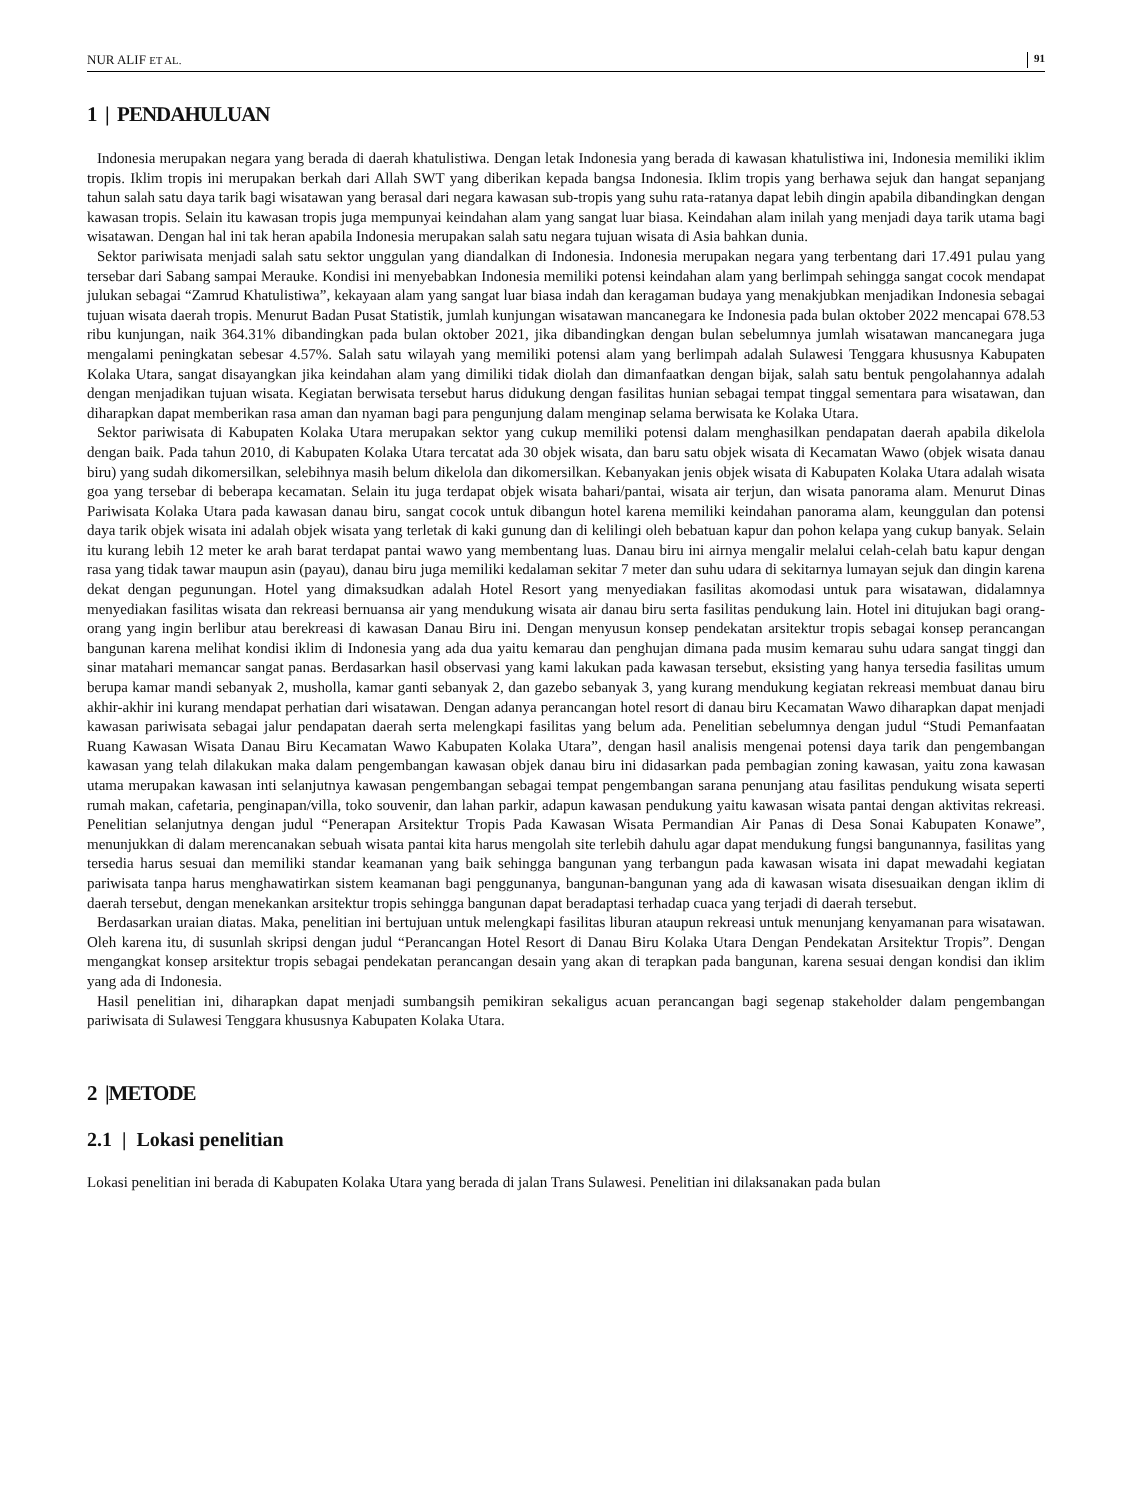NUR ALIF ET AL. 91
1 | PENDAHULUAN
Indonesia merupakan negara yang berada di daerah khatulistiwa. Dengan letak Indonesia yang berada di kawasan khatulistiwa ini, Indonesia memiliki iklim tropis. Iklim tropis ini merupakan berkah dari Allah SWT yang diberikan kepada bangsa Indonesia. Iklim tropis yang berhawa sejuk dan hangat sepanjang tahun salah satu daya tarik bagi wisatawan yang berasal dari negara kawasan sub-tropis yang suhu rata-ratanya dapat lebih dingin apabila dibandingkan dengan kawasan tropis. Selain itu kawasan tropis juga mempunyai keindahan alam yang sangat luar biasa. Keindahan alam inilah yang menjadi daya tarik utama bagi wisatawan. Dengan hal ini tak heran apabila Indonesia merupakan salah satu negara tujuan wisata di Asia bahkan dunia.
Sektor pariwisata menjadi salah satu sektor unggulan yang diandalkan di Indonesia. Indonesia merupakan negara yang terbentang dari 17.491 pulau yang tersebar dari Sabang sampai Merauke. Kondisi ini menyebabkan Indonesia memiliki potensi keindahan alam yang berlimpah sehingga sangat cocok mendapat julukan sebagai “Zamrud Khatulistiwa”, kekayaan alam yang sangat luar biasa indah dan keragaman budaya yang menakjubkan menjadikan Indonesia sebagai tujuan wisata daerah tropis. Menurut Badan Pusat Statistik, jumlah kunjungan wisatawan mancanegara ke Indonesia pada bulan oktober 2022 mencapai 678.53 ribu kunjungan, naik 364.31% dibandingkan pada bulan oktober 2021, jika dibandingkan dengan bulan sebelumnya jumlah wisatawan mancanegara juga mengalami peningkatan sebesar 4.57%. Salah satu wilayah yang memiliki potensi alam yang berlimpah adalah Sulawesi Tenggara khususnya Kabupaten Kolaka Utara, sangat disayangkan jika keindahan alam yang dimiliki tidak diolah dan dimanfaatkan dengan bijak, salah satu bentuk pengolahannya adalah dengan menjadikan tujuan wisata. Kegiatan berwisata tersebut harus didukung dengan fasilitas hunian sebagai tempat tinggal sementara para wisatawan, dan diharapkan dapat memberikan rasa aman dan nyaman bagi para pengunjung dalam menginap selama berwisata ke Kolaka Utara.
Sektor pariwisata di Kabupaten Kolaka Utara merupakan sektor yang cukup memiliki potensi dalam menghasilkan pendapatan daerah apabila dikelola dengan baik. Pada tahun 2010, di Kabupaten Kolaka Utara tercatat ada 30 objek wisata, dan baru satu objek wisata di Kecamatan Wawo (objek wisata danau biru) yang sudah dikomersilkan, selebihnya masih belum dikelola dan dikomersilkan. Kebanyakan jenis objek wisata di Kabupaten Kolaka Utara adalah wisata goa yang tersebar di beberapa kecamatan. Selain itu juga terdapat objek wisata bahari/pantai, wisata air terjun, dan wisata panorama alam. Menurut Dinas Pariwisata Kolaka Utara pada kawasan danau biru, sangat cocok untuk dibangun hotel karena memiliki keindahan panorama alam, keunggulan dan potensi daya tarik objek wisata ini adalah objek wisata yang terletak di kaki gunung dan di kelilingi oleh bebatuan kapur dan pohon kelapa yang cukup banyak. Selain itu kurang lebih 12 meter ke arah barat terdapat pantai wawo yang membentang luas. Danau biru ini airnya mengalir melalui celah-celah batu kapur dengan rasa yang tidak tawar maupun asin (payau), danau biru juga memiliki kedalaman sekitar 7 meter dan suhu udara di sekitarnya lumayan sejuk dan dingin karena dekat dengan pegunungan. Hotel yang dimaksudkan adalah Hotel Resort yang menyediakan fasilitas akomodasi untuk para wisatawan, didalamnya menyediakan fasilitas wisata dan rekreasi bernuansa air yang mendukung wisata air danau biru serta fasilitas pendukung lain. Hotel ini ditujukan bagi orang-orang yang ingin berlibur atau berekreasi di kawasan Danau Biru ini. Dengan menyusun konsep pendekatan arsitektur tropis sebagai konsep perancangan bangunan karena melihat kondisi iklim di Indonesia yang ada dua yaitu kemarau dan penghujan dimana pada musim kemarau suhu udara sangat tinggi dan sinar matahari memancar sangat panas. Berdasarkan hasil observasi yang kami lakukan pada kawasan tersebut, eksisting yang hanya tersedia fasilitas umum berupa kamar mandi sebanyak 2, musholla, kamar ganti sebanyak 2, dan gazebo sebanyak 3, yang kurang mendukung kegiatan rekreasi membuat danau biru akhir-akhir ini kurang mendapat perhatian dari wisatawan. Dengan adanya perancangan hotel resort di danau biru Kecamatan Wawo diharapkan dapat menjadi kawasan pariwisata sebagai jalur pendapatan daerah serta melengkapi fasilitas yang belum ada. Penelitian sebelumnya dengan judul “Studi Pemanfaatan Ruang Kawasan Wisata Danau Biru Kecamatan Wawo Kabupaten Kolaka Utara”, dengan hasil analisis mengenai potensi daya tarik dan pengembangan kawasan yang telah dilakukan maka dalam pengembangan kawasan objek danau biru ini didasarkan pada pembagian zoning kawasan, yaitu zona kawasan utama merupakan kawasan inti selanjutnya kawasan pengembangan sebagai tempat pengembangan sarana penunjang atau fasilitas pendukung wisata seperti rumah makan, cafetaria, penginapan/villa, toko souvenir, dan lahan parkir, adapun kawasan pendukung yaitu kawasan wisata pantai dengan aktivitas rekreasi. Penelitian selanjutnya dengan judul “Penerapan Arsitektur Tropis Pada Kawasan Wisata Permandian Air Panas di Desa Sonai Kabupaten Konawe”, menunjukkan di dalam merencanakan sebuah wisata pantai kita harus mengolah site terlebih dahulu agar dapat mendukung fungsi bangunannya, fasilitas yang tersedia harus sesuai dan memiliki standar keamanan yang baik sehingga bangunan yang terbangun pada kawasan wisata ini dapat mewadahi kegiatan pariwisata tanpa harus menghawatirkan sistem keamanan bagi penggunanya, bangunan-bangunan yang ada di kawasan wisata disesuaikan dengan iklim di daerah tersebut, dengan menekankan arsitektur tropis sehingga bangunan dapat beradaptasi terhadap cuaca yang terjadi di daerah tersebut.
Berdasarkan uraian diatas. Maka, penelitian ini bertujuan untuk melengkapi fasilitas liburan ataupun rekreasi untuk menunjang kenyamanan para wisatawan. Oleh karena itu, di susunlah skripsi dengan judul “Perancangan Hotel Resort di Danau Biru Kolaka Utara Dengan Pendekatan Arsitektur Tropis”. Dengan mengangkat konsep arsitektur tropis sebagai pendekatan perancangan desain yang akan di terapkan pada bangunan, karena sesuai dengan kondisi dan iklim yang ada di Indonesia.
Hasil penelitian ini, diharapkan dapat menjadi sumbangsih pemikiran sekaligus acuan perancangan bagi segenap stakeholder dalam pengembangan pariwisata di Sulawesi Tenggara khususnya Kabupaten Kolaka Utara.
2 |METODE
2.1 | Lokasi penelitian
Lokasi penelitian ini berada di Kabupaten Kolaka Utara yang berada di jalan Trans Sulawesi. Penelitian ini dilaksanakan pada bulan